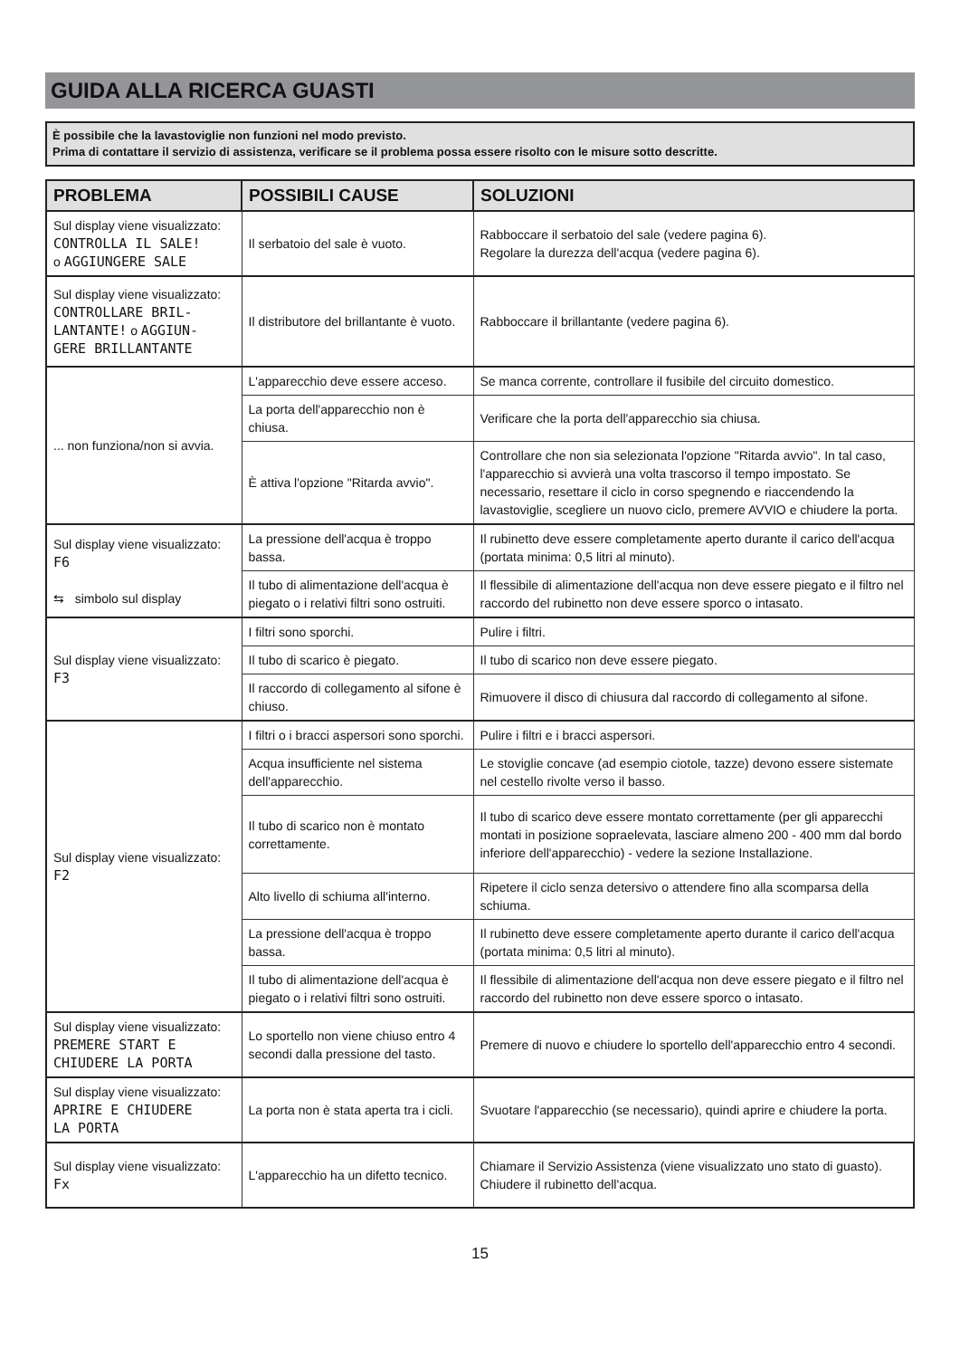GUIDA ALLA RICERCA GUASTI
È possibile che la lavastoviglie non funzioni nel modo previsto.
Prima di contattare il servizio di assistenza, verificare se il problema possa essere risolto con le misure sotto descritte.
| PROBLEMA | POSSIBILI CAUSE | SOLUZIONI |
| --- | --- | --- |
| Sul display viene visualizzato: CONTROLLA IL SALE! o AGGIUNGERE SALE | Il serbatoio del sale è vuoto. | Rabboccare il serbatoio del sale (vedere pagina 6). Regolare la durezza dell'acqua (vedere pagina 6). |
| Sul display viene visualizzato: CONTROLLARE BRIL- LANTANTE! o AGGIUN- GERE BRILLANTANTE | Il distributore del brillantante è vuoto. | Rabboccare il brillantante (vedere pagina 6). |
| ... non funziona/non si avvia. | L'apparecchio deve essere acceso. | Se manca corrente, controllare il fusibile del circuito domestico. |
| | La porta dell'apparecchio non è chiusa. | Verificare che la porta dell'apparecchio sia chiusa. |
| | È attiva l'opzione "Ritarda avvio". | Controllare che non sia selezionata l'opzione "Ritarda avvio". In tal caso, l'apparecchio si avvierà una volta trascorso il tempo impostato. Se necessario, resettare il ciclo in corso spegnendo e riaccendendo la lavastoviglie, scegliere un nuovo ciclo, premere AVVIO e chiudere la porta. |
| Sul display viene visualizzato: F6 ⇆ simbolo sul display | La pressione dell'acqua è troppo bassa. | Il rubinetto deve essere completamente aperto durante il carico dell'acqua (portata minima: 0,5 litri al minuto). |
| | Il tubo di alimentazione dell'acqua è piegato o i relativi filtri sono ostruiti. | Il flessibile di alimentazione dell'acqua non deve essere piegato e il filtro nel raccordo del rubinetto non deve essere sporco o intasato. |
| Sul display viene visualizzato: F3 | I filtri sono sporchi. | Pulire i filtri. |
| | Il tubo di scarico è piegato. | Il tubo di scarico non deve essere piegato. |
| | Il raccordo di collegamento al sifone è chiuso. | Rimuovere il disco di chiusura dal raccordo di collegamento al sifone. |
| Sul display viene visualizzato: F2 | I filtri o i bracci aspersori sono sporchi. | Pulire i filtri e i bracci aspersori. |
| | Acqua insufficiente nel sistema dell'apparecchio. | Le stoviglie concave (ad esempio ciotole, tazze) devono essere sistemate nel cestello rivolte verso il basso. |
| | Il tubo di scarico non è montato correttamente. | Il tubo di scarico deve essere montato correttamente (per gli apparecchi montati in posizione sopraelevata, lasciare almeno 200 - 400 mm dal bordo inferiore dell'apparecchio) - vedere la sezione Installazione. |
| | Alto livello di schiuma all'interno. | Ripetere il ciclo senza detersivo o attendere fino alla scomparsa della schiuma. |
| | La pressione dell'acqua è troppo bassa. | Il rubinetto deve essere completamente aperto durante il carico dell'acqua (portata minima: 0,5 litri al minuto). |
| | Il tubo di alimentazione dell'acqua è piegato o i relativi filtri sono ostruiti. | Il flessibile di alimentazione dell'acqua non deve essere piegato e il filtro nel raccordo del rubinetto non deve essere sporco o intasato. |
| Sul display viene visualizzato: PREMERE START E CHIUDERE LA PORTA | Lo sportello non viene chiuso entro 4 secondi dalla pressione del tasto. | Premere di nuovo e chiudere lo sportello dell'apparecchio entro 4 secondi. |
| Sul display viene visualizzato: APRIRE E CHIUDERE LA PORTA | La porta non è stata aperta tra i cicli. | Svuotare l'apparecchio (se necessario), quindi aprire e chiudere la porta. |
| Sul display viene visualizzato: Fx | L'apparecchio ha un difetto tecnico. | Chiamare il Servizio Assistenza (viene visualizzato uno stato di guasto). Chiudere il rubinetto dell'acqua. |
15